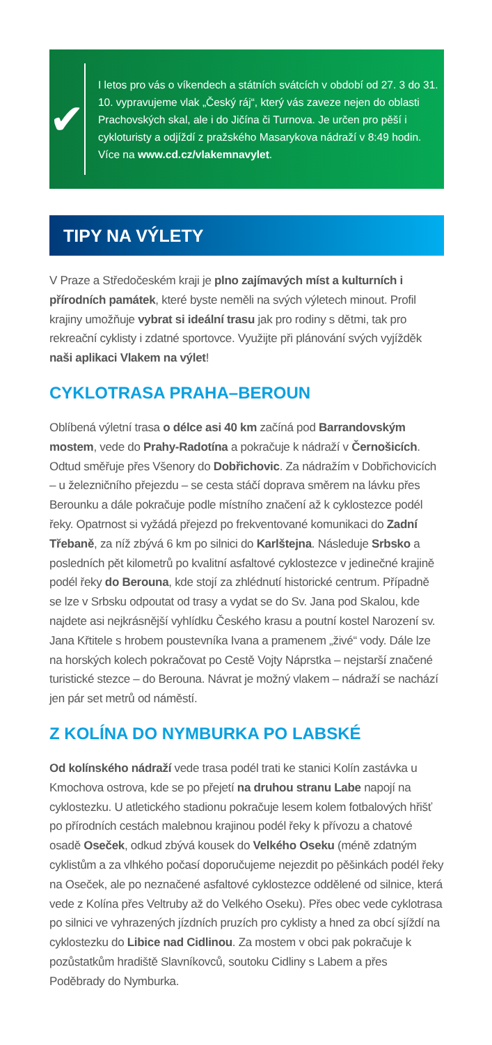✔
I letos pro vás o víkendech a státních svátcích v období od 27. 3 do 31. 10. vypravujeme vlak „Český ráj“, který vás zaveze nejen do oblasti Prachovských skal, ale i do Jičína či Turnova. Je určen pro pěší i cykloturisty a odjíždí z pražského Masarykova nádraží v 8:49 hodin. Více na www.cd.cz/vlakemnavylet.
TIPY NA VÝLETY
V Praze a Středočeském kraji je plno zajímavých míst a kulturních i přírodních památek, které byste neměli na svých výletech minout. Profil krajiny umožňuje vybrat si ideální trasu jak pro rodiny s dětmi, tak pro rekreační cyklisty i zdatné sportovce. Využijte při plánování svých vyjížděk naši aplikaci Vlakem na výlet!
CYKLOTRASA PRAHA–BEROUN
Oblíbená výletní trasa o délce asi 40 km začíná pod Barrandovským mostem, vede do Prahy-Radotína a pokračuje k nádraží v Černošicích. Odtud směřuje přes Všenory do Dobřichovic. Za nádražím v Dobřichovicích – u železničního přejezdu – se cesta stáčí doprava směrem na lávku přes Berounku a dále pokračuje podle místního značení až k cyklostezce podél řeky. Opatrnost si vyžádá přejezd po frekventované komunikaci do Zadní Třebaně, za níž zbývá 6 km po silnici do Karlštejna. Následuje Srbsko a posledních pět kilometrů po kvalitní asfaltové cyklostezce v jedinečné krajině podél řeky do Berouna, kde stojí za zhlédnutí historické centrum. Případně se lze v Srbsku odpoutat od trasy a vydat se do Sv. Jana pod Skalou, kde najdete asi nejkrásnější vyhlídku Českého krasu a poutní kostel Narození sv. Jana Křtitele s hrobem poustevníka Ivana a pramenem „živé“ vody. Dále lze na horských kolech pokračovat po Cestě Vojty Náprstka – nejstarší značené turistické stezce – do Berouna. Návrat je možný vlakem – nádraží se nachází jen pár set metrů od náměstí.
Z KOLÍNA DO NYMBURKA PO LABSKÉ
Od kolínského nádraží vede trasa podél trati ke stanici Kolín zastávka u Kmochova ostrova, kde se po přejetí na druhou stranu Labe napojí na cyklostezku. U atletického stadionu pokračuje lesem kolem fotbalových hřišť po přírodních cestách malebnou krajinou podél řeky k přívozu a chatové osadě Oseček, odkud zbývá kousek do Velkého Oseku (méně zdatným cyklistům a za vlhkého počasí doporučujeme nejezdit po pěšinkách podél řeky na Oseček, ale po neznačené asfaltové cyklostezce oddělené od silnice, která vede z Kolína přes Veltruby až do Velkého Oseku). Přes obec vede cyklotrasa po silnici ve vyhrazených jízdních pruzích pro cyklisty a hned za obcí sjíždí na cyklostezku do Libice nad Cidlinou. Za mostem v obci pak pokračuje k pozůstatkům hradiště Slavníkovců, soutoku Cidliny s Labem a přes Poděbrady do Nymburka.